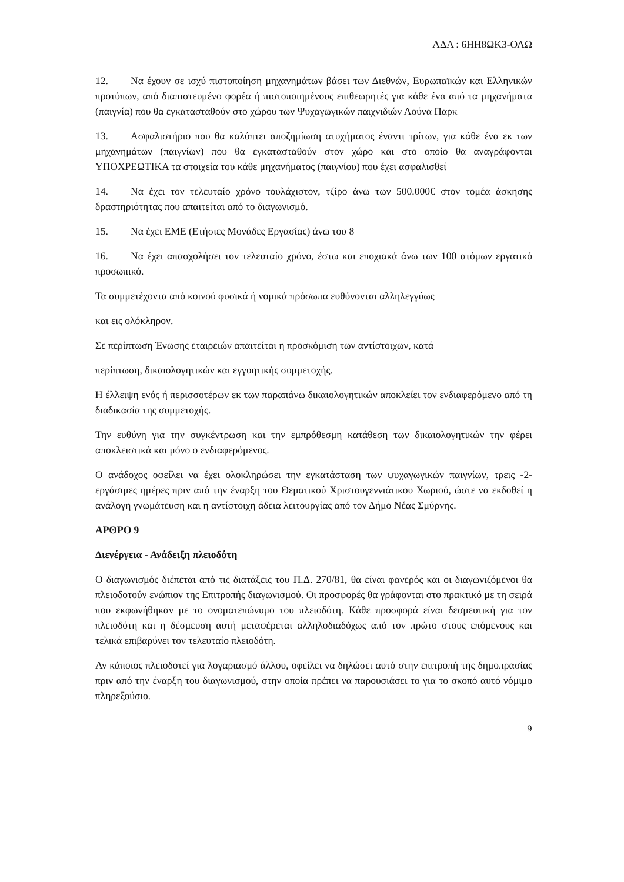ΑΔΑ : 6ΗΗ8ΩΚ3-ΟΛΩ
12. Να έχουν σε ισχύ πιστοποίηση μηχανημάτων βάσει των Διεθνών, Ευρωπαϊκών και Ελληνικών προτύπων, από διαπιστευμένο φορέα ή πιστοποιημένους επιθεωρητές για κάθε ένα από τα μηχανήματα (παιγνία) που θα εγκατασταθούν στο χώρου των Ψυχαγωγικών παιχνιδιών Λούνα Παρκ
13. Ασφαλιστήριο που θα καλύπτει αποζημίωση ατυχήματος έναντι τρίτων, για κάθε ένα εκ των μηχανημάτων (παιγνίων) που θα εγκατασταθούν στον χώρο και στο οποίο θα αναγράφονται ΥΠΟΧΡΕΩΤΙΚΑ τα στοιχεία του κάθε μηχανήματος (παιγνίου) που έχει ασφαλισθεί
14. Να έχει τον τελευταίο χρόνο τουλάχιστον, τζίρο άνω των 500.000€ στον τομέα άσκησης δραστηριότητας που απαιτείται από το διαγωνισμό.
15. Να έχει ΕΜΕ (Ετήσιες Μονάδες Εργασίας) άνω του 8
16. Να έχει απασχολήσει τον τελευταίο χρόνο, έστω και εποχιακά άνω των 100 ατόμων εργατικό προσωπικό.
Τα συμμετέχοντα από κοινού φυσικά ή νομικά πρόσωπα ευθύνονται αλληλεγγύως
και εις ολόκληρον.
Σε περίπτωση Ένωσης εταιρειών απαιτείται η προσκόμιση των αντίστοιχων, κατά
περίπτωση, δικαιολογητικών και εγγυητικής συμμετοχής.
Η έλλειψη ενός ή περισσοτέρων εκ των παραπάνω δικαιολογητικών αποκλείει τον ενδιαφερόμενο από τη διαδικασία της συμμετοχής.
Την ευθύνη για την συγκέντρωση και την εμπρόθεσμη κατάθεση των δικαιολογητικών την φέρει αποκλειστικά και μόνο ο ενδιαφερόμενος.
Ο ανάδοχος οφείλει να έχει ολοκληρώσει την εγκατάσταση των ψυχαγωγικών παιγνίων, τρεις -2- εργάσιμες ημέρες πριν από την έναρξη του Θεματικού Χριστουγεννιάτικου Χωριού, ώστε να εκδοθεί η ανάλογη γνωμάτευση και η αντίστοιχη άδεια λειτουργίας από τον Δήμο Νέας Σμύρνης.
ΑΡΘΡΟ 9
Διενέργεια - Ανάδειξη πλειοδότη
Ο διαγωνισμός διέπεται από τις διατάξεις του Π.Δ. 270/81, θα είναι φανερός και οι διαγωνιζόμενοι θα πλειοδοτούν ενώπιον της Επιτροπής διαγωνισμού. Οι προσφορές θα γράφονται στο πρακτικό με τη σειρά που εκφωνήθηκαν με το ονοματεπώνυμο του πλειοδότη. Κάθε προσφορά είναι δεσμευτική για τον πλειοδότη και η δέσμευση αυτή μεταφέρεται αλληλοδιαδόχως από τον πρώτο στους επόμενους και τελικά επιβαρύνει τον τελευταίο πλειοδότη.
Αν κάποιος πλειοδοτεί για λογαριασμό άλλου, οφείλει να δηλώσει αυτό στην επιτροπή της δημοπρασίας πριν από την έναρξη του διαγωνισμού, στην οποία πρέπει να παρουσιάσει το για το σκοπό αυτό νόμιμο πληρεξούσιο.
9